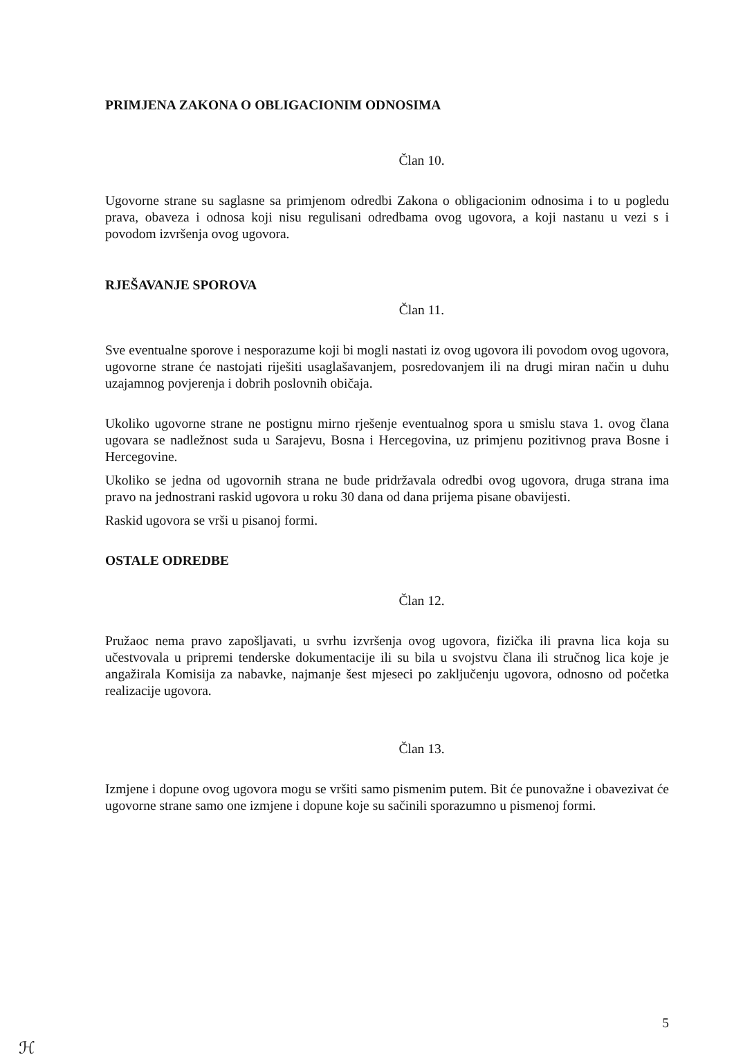PRIMJENA ZAKONA O OBLIGACIONIM ODNOSIMA
Član 10.
Ugovorne strane su saglasne sa primjenom odredbi Zakona o obligacionim odnosima i to u pogledu prava, obaveza i odnosa koji nisu regulisani odredbama ovog ugovora, a koji nastanu u vezi s i povodom izvršenja ovog ugovora.
RJEŠAVANJE SPOROVA
Član 11.
Sve eventualne sporove i nesporazume koji bi mogli nastati iz ovog ugovora ili povodom ovog ugovora, ugovorne strane će nastojati riješiti usaglašavanjem, posredovanjem ili na drugi miran način u duhu uzajamnog povjerenja i dobrih poslovnih običaja.
Ukoliko ugovorne strane ne postignu mirno rješenje eventualnog spora u smislu stava 1. ovog člana ugovara se nadležnost suda u Sarajevu, Bosna i Hercegovina, uz primjenu pozitivnog prava Bosne i Hercegovine.
Ukoliko se jedna od ugovornih strana ne bude pridržavala odredbi ovog ugovora, druga strana ima pravo na jednostrani raskid ugovora u roku 30 dana od dana prijema pisane obavijesti.
Raskid ugovora se vrši u pisanoj formi.
OSTALE ODREDBE
Član 12.
Pružaoc nema pravo zapošljavati, u svrhu izvršenja ovog ugovora, fizička ili pravna lica koja su učestvovala u pripremi tenderske dokumentacije ili su bila u svojstvu člana ili stručnog lica koje je angažirala Komisija za nabavke, najmanje šest mjeseci po zaključenju ugovora, odnosno od početka realizacije ugovora.
Član 13.
Izmjene i dopune ovog ugovora mogu se vršiti samo pismenim putem. Bit će punovažne i obavezivat će ugovorne strane samo one izmjene i dopune koje su sačinili sporazumno u pismenoj formi.
5
ℋ